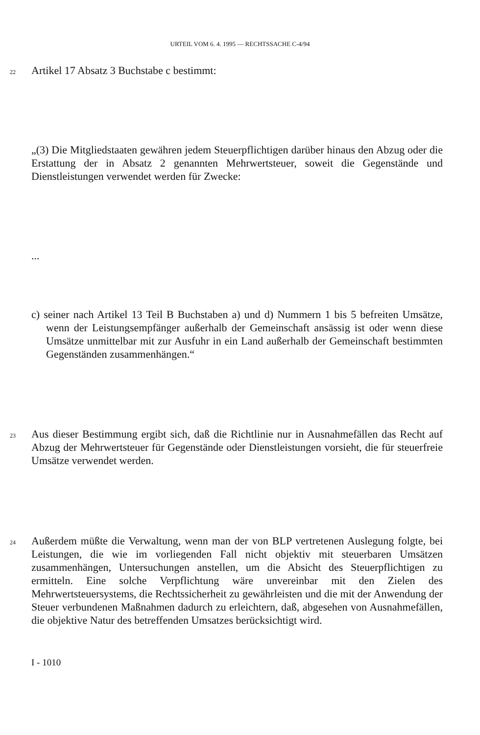URTEIL VOM 6. 4. 1995 — RECHTSSACHE C-4/94
22 Artikel 17 Absatz 3 Buchstabe c bestimmt:
„(3) Die Mitgliedstaaten gewähren jedem Steuerpflichtigen darüber hinaus den Abzug oder die Erstattung der in Absatz 2 genannten Mehrwertsteuer, soweit die Gegenstände und Dienstleistungen verwendet werden für Zwecke:
...
c) seiner nach Artikel 13 Teil B Buchstaben a) und d) Nummern 1 bis 5 befreiten Umsätze, wenn der Leistungsempfänger außerhalb der Gemeinschaft ansässig ist oder wenn diese Umsätze unmittelbar mit zur Ausfuhr in ein Land außerhalb der Gemeinschaft bestimmten Gegenständen zusammenhängen.“
23 Aus dieser Bestimmung ergibt sich, daß die Richtlinie nur in Ausnahmefällen das Recht auf Abzug der Mehrwertsteuer für Gegenstände oder Dienstleistungen vorsieht, die für steuerfreie Umsätze verwendet werden.
24 Außerdem müßte die Verwaltung, wenn man der von BLP vertretenen Auslegung folgte, bei Leistungen, die wie im vorliegenden Fall nicht objektiv mit steuerbaren Umsätzen zusammenhängen, Untersuchungen anstellen, um die Absicht des Steuerpflichtigen zu ermitteln. Eine solche Verpflichtung wäre unvereinbar mit den Zielen des Mehrwertsteuersystems, die Rechtssicherheit zu gewährleisten und die mit der Anwendung der Steuer verbundenen Maßnahmen dadurch zu erleichtern, daß, abgesehen von Ausnahmefällen, die objektive Natur des betreffenden Umsatzes berücksichtigt wird.
I - 1010